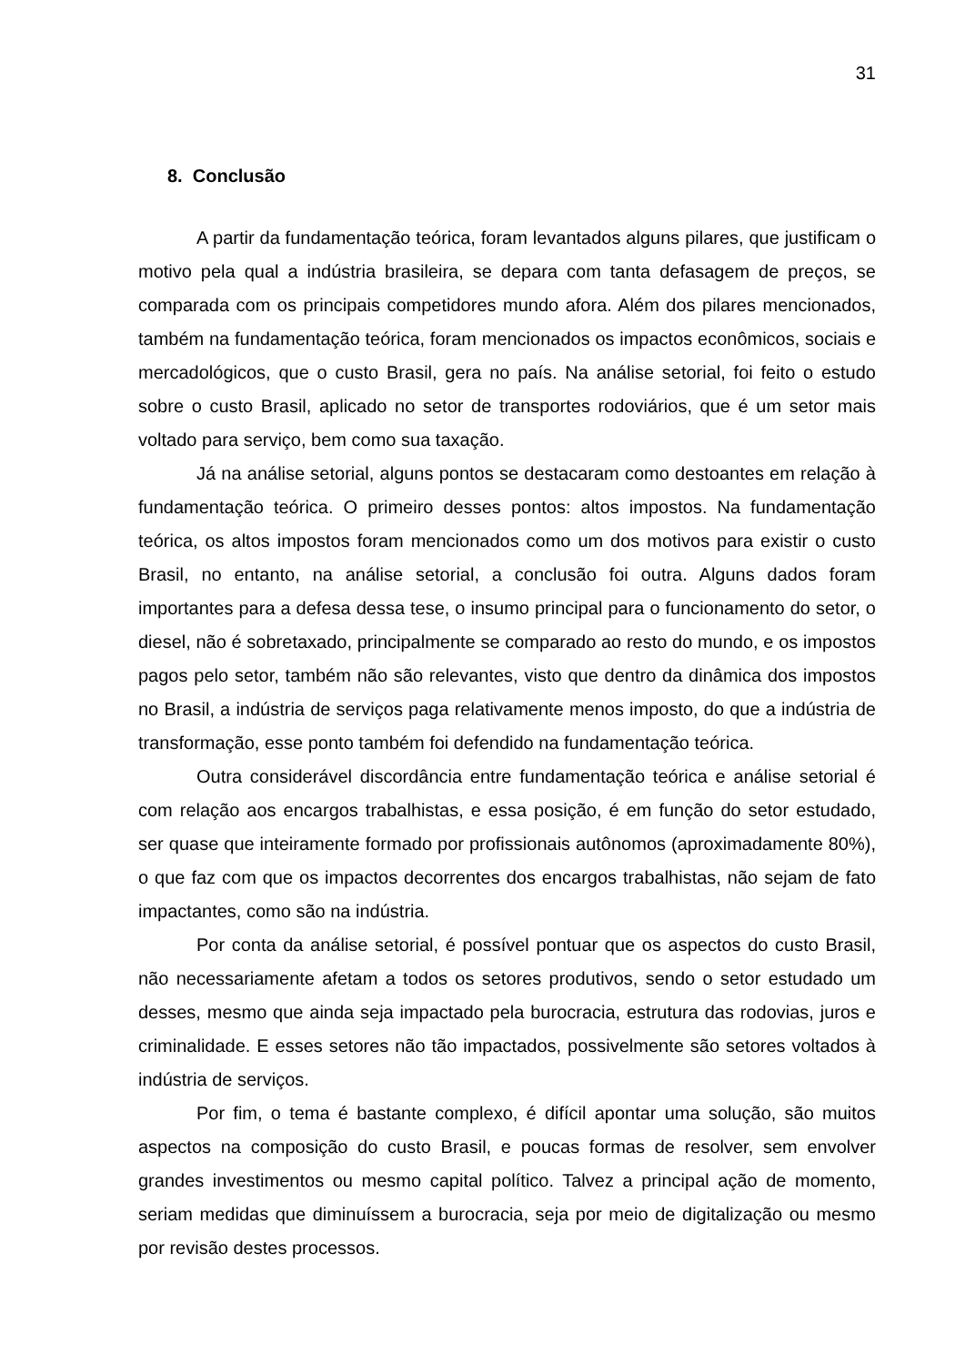31
8. Conclusão
A partir da fundamentação teórica, foram levantados alguns pilares, que justificam o motivo pela qual a indústria brasileira, se depara com tanta defasagem de preços, se comparada com os principais competidores mundo afora. Além dos pilares mencionados, também na fundamentação teórica, foram mencionados os impactos econômicos, sociais e mercadológicos, que o custo Brasil, gera no país. Na análise setorial, foi feito o estudo sobre o custo Brasil, aplicado no setor de transportes rodoviários, que é um setor mais voltado para serviço, bem como sua taxação.
Já na análise setorial, alguns pontos se destacaram como destoantes em relação à fundamentação teórica. O primeiro desses pontos: altos impostos. Na fundamentação teórica, os altos impostos foram mencionados como um dos motivos para existir o custo Brasil, no entanto, na análise setorial, a conclusão foi outra. Alguns dados foram importantes para a defesa dessa tese, o insumo principal para o funcionamento do setor, o diesel, não é sobretaxado, principalmente se comparado ao resto do mundo, e os impostos pagos pelo setor, também não são relevantes, visto que dentro da dinâmica dos impostos no Brasil, a indústria de serviços paga relativamente menos imposto, do que a indústria de transformação, esse ponto também foi defendido na fundamentação teórica.
Outra considerável discordância entre fundamentação teórica e análise setorial é com relação aos encargos trabalhistas, e essa posição, é em função do setor estudado, ser quase que inteiramente formado por profissionais autônomos (aproximadamente 80%), o que faz com que os impactos decorrentes dos encargos trabalhistas, não sejam de fato impactantes, como são na indústria.
Por conta da análise setorial, é possível pontuar que os aspectos do custo Brasil, não necessariamente afetam a todos os setores produtivos, sendo o setor estudado um desses, mesmo que ainda seja impactado pela burocracia, estrutura das rodovias, juros e criminalidade. E esses setores não tão impactados, possivelmente são setores voltados à indústria de serviços.
Por fim, o tema é bastante complexo, é difícil apontar uma solução, são muitos aspectos na composição do custo Brasil, e poucas formas de resolver, sem envolver grandes investimentos ou mesmo capital político. Talvez a principal ação de momento, seriam medidas que diminuíssem a burocracia, seja por meio de digitalização ou mesmo por revisão destes processos.